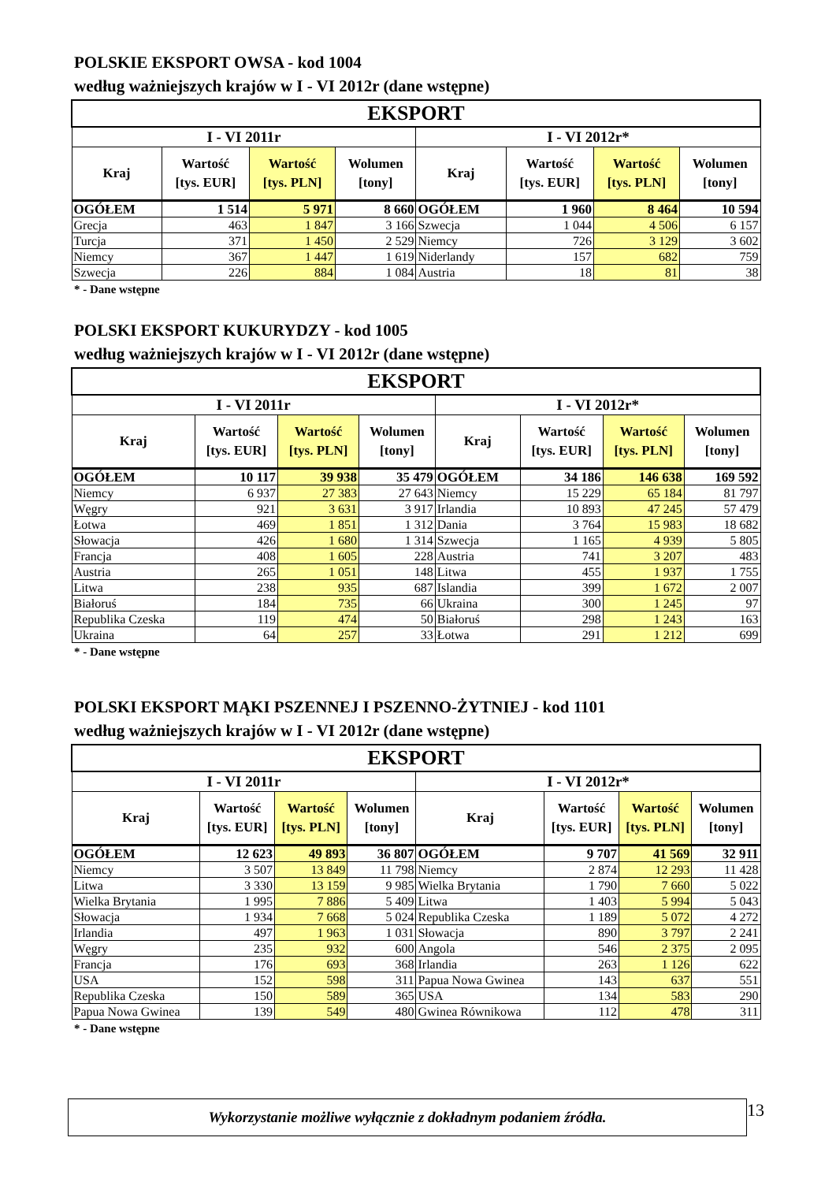POLSKIE EKSPORT OWSA - kod 1004
według ważniejszych krajów w I - VI 2012r (dane wstępne)
| EKSPORT | | | | | | | |
| --- | --- | --- | --- | --- | --- | --- | --- |
| I - VI 2011r | | | | I - VI 2012r* | | | |
| Kraj | Wartość [tys. EUR] | Wartość [tys. PLN] | Wolumen [tony] | Kraj | Wartość [tys. EUR] | Wartość [tys. PLN] | Wolumen [tony] |
| OGÓŁEM | 1 514 | 5 971 | 8 660 | OGÓŁEM | 1 960 | 8 464 | 10 594 |
| Grecja | 463 | 1 847 | 3 166 | Szwecja | 1 044 | 4 506 | 6 157 |
| Turcja | 371 | 1 450 | 2 529 | Niemcy | 726 | 3 129 | 3 602 |
| Niemcy | 367 | 1 447 | 1 619 | Niderlandy | 157 | 682 | 759 |
| Szwecja | 226 | 884 | 1 084 | Austria | 18 | 81 | 38 |
* - Dane wstępne
POLSKI EKSPORT KUKURYDZY - kod 1005
według ważniejszych krajów w I - VI 2012r (dane wstępne)
| EKSPORT | | | | | | | |
| --- | --- | --- | --- | --- | --- | --- | --- |
| I - VI 2011r | | | | I - VI 2012r* | | | |
| Kraj | Wartość [tys. EUR] | Wartość [tys. PLN] | Wolumen [tony] | Kraj | Wartość [tys. EUR] | Wartość [tys. PLN] | Wolumen [tony] |
| OGÓŁEM | 10 117 | 39 938 | 35 479 | OGÓŁEM | 34 186 | 146 638 | 169 592 |
| Niemcy | 6 937 | 27 383 | 27 643 | Niemcy | 15 229 | 65 184 | 81 797 |
| Węgry | 921 | 3 631 | 3 917 | Irlandia | 10 893 | 47 245 | 57 479 |
| Łotwa | 469 | 1 851 | 1 312 | Dania | 3 764 | 15 983 | 18 682 |
| Słowacja | 426 | 1 680 | 1 314 | Szwecja | 1 165 | 4 939 | 5 805 |
| Francja | 408 | 1 605 | 228 | Austria | 741 | 3 207 | 483 |
| Austria | 265 | 1 051 | 148 | Litwa | 455 | 1 937 | 1 755 |
| Litwa | 238 | 935 | 687 | Islandia | 399 | 1 672 | 2 007 |
| Białoruś | 184 | 735 | 66 | Ukraina | 300 | 1 245 | 97 |
| Republika Czeska | 119 | 474 | 50 | Białoruś | 298 | 1 243 | 163 |
| Ukraina | 64 | 257 | 33 | Łotwa | 291 | 1 212 | 699 |
* - Dane wstępne
POLSKI EKSPORT MĄKI PSZENNEJ I PSZENNO-ŻYTNIEJ - kod 1101
według ważniejszych krajów w I - VI 2012r (dane wstępne)
| EKSPORT | | | | | | | |
| --- | --- | --- | --- | --- | --- | --- | --- |
| I - VI 2011r | | | | I - VI 2012r* | | | |
| Kraj | Wartość [tys. EUR] | Wartość [tys. PLN] | Wolumen [tony] | Kraj | Wartość [tys. EUR] | Wartość [tys. PLN] | Wolumen [tony] |
| OGÓŁEM | 12 623 | 49 893 | 36 807 | OGÓŁEM | 9 707 | 41 569 | 32 911 |
| Niemcy | 3 507 | 13 849 | 11 798 | Niemcy | 2 874 | 12 293 | 11 428 |
| Litwa | 3 330 | 13 159 | 9 985 | Wielka Brytania | 1 790 | 7 660 | 5 022 |
| Wielka Brytania | 1 995 | 7 886 | 5 409 | Litwa | 1 403 | 5 994 | 5 043 |
| Słowacja | 1 934 | 7 668 | 5 024 | Republika Czeska | 1 189 | 5 072 | 4 272 |
| Irlandia | 497 | 1 963 | 1 031 | Słowacja | 890 | 3 797 | 2 241 |
| Węgry | 235 | 932 | 600 | Angola | 546 | 2 375 | 2 095 |
| Francja | 176 | 693 | 368 | Irlandia | 263 | 1 126 | 622 |
| USA | 152 | 598 | 311 | Papua Nowa Gwinea | 143 | 637 | 551 |
| Republika Czeska | 150 | 589 | 365 | USA | 134 | 583 | 290 |
| Papua Nowa Gwinea | 139 | 549 | 480 | Gwinea Równikowa | 112 | 478 | 311 |
* - Dane wstępne
Wykorzystanie możliwe wyłącznie z dokładnym podaniem źródła.
13